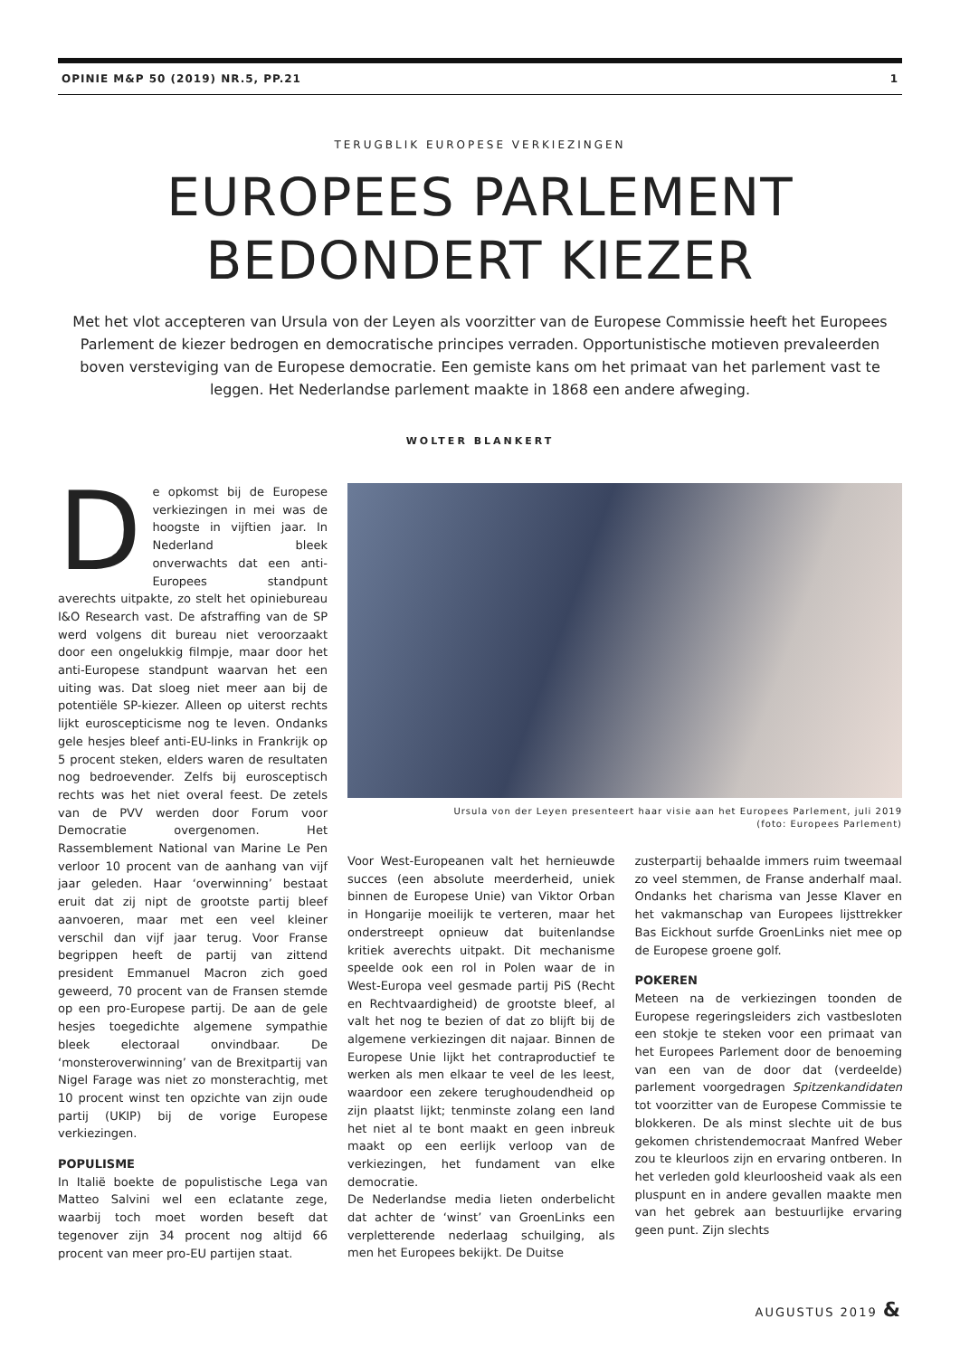OPINIE M&P 50 (2019) NR.5, PP.21 1
TERUGBLIK EUROPESE VERKIEZINGEN
EUROPEES PARLEMENT
BEDONDERT KIEZER
Met het vlot accepteren van Ursula von der Leyen als voorzitter van de Europese Commissie heeft het Europees Parlement de kiezer bedrogen en democratische principes verraden. Opportunistische motieven prevaleerden boven versteviging van de Europese democratie. Een gemiste kans om het primaat van het parlement vast te leggen. Het Nederlandse parlement maakte in 1868 een andere afweging.
WOLTER BLANKERT
De opkomst bij de Europese verkiezingen in mei was de hoogste in vijftien jaar. In Nederland bleek onverwachts dat een anti-Europees standpunt averechts uitpakte, zo stelt het opiniebureau I&O Research vast. De afstraffing van de SP werd volgens dit bureau niet veroorzaakt door een ongelukkig filmpje, maar door het anti-Europese standpunt waarvan het een uiting was. Dat sloeg niet meer aan bij de potentiële SP-kiezer. Alleen op uiterst rechts lijkt euroscepticisme nog te leven. Ondanks gele hesjes bleef anti-EU-links in Frankrijk op 5 procent steken, elders waren de resultaten nog bedroevender. Zelfs bij eurosceptisch rechts was het niet overal feest. De zetels van de PVV werden door Forum voor Democratie overgenomen. Het Rassemblement National van Marine Le Pen verloor 10 procent van de aanhang van vijf jaar geleden. Haar ‘overwinning’ bestaat eruit dat zij nipt de grootste partij bleef aanvoeren, maar met een veel kleiner verschil dan vijf jaar terug. Voor Franse begrippen heeft de partij van zittend president Emmanuel Macron zich goed geweerd, 70 procent van de Fransen stemde op een pro-Europese partij. De aan de gele hesjes toegedichte algemene sympathie bleek electoraal onvindbaar. De ‘monsteroverwinning’ van de Brexitpartij van Nigel Farage was niet zo monsterachtig, met 10 procent winst ten opzichte van zijn oude partij (UKIP) bij de vorige Europese verkiezingen.
POPULISME
In Italië boekte de populistische Lega van Matteo Salvini wel een eclatante zege, waarbij toch moet worden beseft dat tegenover zijn 34 procent nog altijd 66 procent van meer pro-EU partijen staat.
Ursula von der Leyen presenteert haar visie aan het Europees Parlement, juli 2019
(foto: Europees Parlement)
Voor West-Europeanen valt het hernieuwde succes (een absolute meerderheid, uniek binnen de Europese Unie) van Viktor Orban in Hongarije moeilijk te verteren, maar het onderstreept opnieuw dat buitenlandse kritiek averechts uitpakt. Dit mechanisme speelde ook een rol in Polen waar de in West-Europa veel gesmade partij PiS (Recht en Rechtvaardigheid) de grootste bleef, al valt het nog te bezien of dat zo blijft bij de algemene verkiezingen dit najaar. Binnen de Europese Unie lijkt het contraproductief te werken als men elkaar te veel de les leest, waardoor een zekere terughoudendheid op zijn plaatst lijkt; tenminste zolang een land het niet al te bont maakt en geen inbreuk maakt op een eerlijk verloop van de verkiezingen, het fundament van elke democratie.
De Nederlandse media lieten onderbelicht dat achter de ‘winst’ van GroenLinks een verpletterende nederlaag schuilging, als men het Europees bekijkt. De Duitse
zusterpartij behaalde immers ruim tweemaal zo veel stemmen, de Franse anderhalf maal. Ondanks het charisma van Jesse Klaver en het vakmanschap van Europees lijsttrekker Bas Eickhout surfde GroenLinks niet mee op de Europese groene golf.
POKEREN
Meteen na de verkiezingen toonden de Europese regeringsleiders zich vastbesloten een stokje te steken voor een primaat van het Europees Parlement door de benoeming van een van de door dat (verdeelde) parlement voorgedragen Spitzenkandidaten tot voorzitter van de Europese Commissie te blokkeren. De als minst slechte uit de bus gekomen christendemocraat Manfred Weber zou te kleurloos zijn en ervaring ontberen. In het verleden gold kleurloosheid vaak als een pluspunt en in andere gevallen maakte men van het gebrek aan bestuurlijke ervaring geen punt. Zijn slechts
AUGUSTUS 2019 &